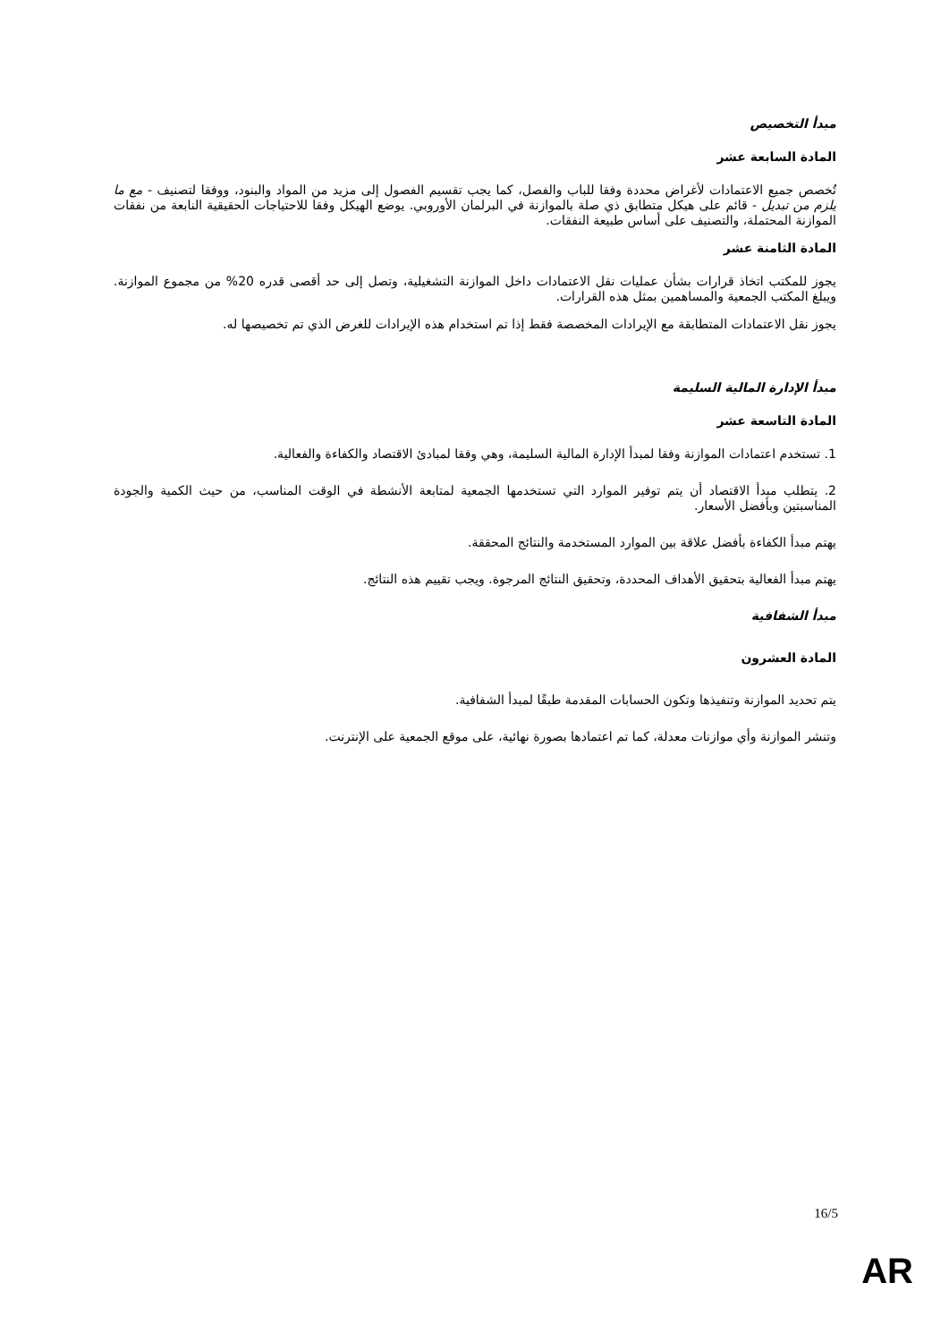مبدأ التخصيص
المادة السابعة عشر
تُخصص جميع الاعتمادات لأغراض محددة وفقا للباب والفصل، كما يجب تقسيم الفصول إلى مزيد من المواد والبنود، ووفقا لتصنيف - مع ما يلزم من تبديل - قائم على هيكل متطابق ذي صلة بالموازنة في البرلمان الأوروبي. يوضع الهيكل وفقا للاحتياجات الحقيقية النابعة من نفقات الموازنة المحتملة، والتصنيف على أساس طبيعة النفقات.
المادة الثامنة عشر
يجوز للمكتب اتخاذ قرارات بشأن عمليات نقل الاعتمادات داخل الموازنة التشغيلية، وتصل إلى حد أقصى قدره 20% من مجموع الموازنة. ويبلغ المكتب الجمعية والمساهمين بمثل هذه القرارات.
يجوز نقل الاعتمادات المتطابقة مع الإيرادات المخصصة فقط إذا تم استخدام هذه الإيرادات للغرض الذي تم تخصيصها له.
مبدأ الإدارة المالية السليمة
المادة التاسعة عشر
1. تستخدم اعتمادات الموازنة وفقا لمبدأ الإدارة المالية السليمة، وهي وفقا لمبادئ الاقتصاد والكفاءة والفعالية.
2. يتطلب مبدأ الاقتصاد أن يتم توفير الموارد التي تستخدمها الجمعية لمتابعة الأنشطة في الوقت المناسب، من حيث الكمية والجودة المناسبتين وبأفضل الأسعار.
يهتم مبدأ الكفاءة بأفضل علاقة بين الموارد المستخدمة والنتائج المحققة.
يهتم مبدأ الفعالية بتحقيق الأهداف المحددة، وتحقيق النتائج المرجوة. ويجب تقييم هذه النتائج.
مبدأ الشفافية
المادة العشرون
يتم تحديد الموازنة وتنفيذها وتكون الحسابات المقدمة طبقًا لمبدأ الشفافية.
وتنشر الموازنة وأي موازنات معدلة، كما تم اعتمادها بصورة نهائية، على موقع الجمعية على الإنترنت.
16/5
AR